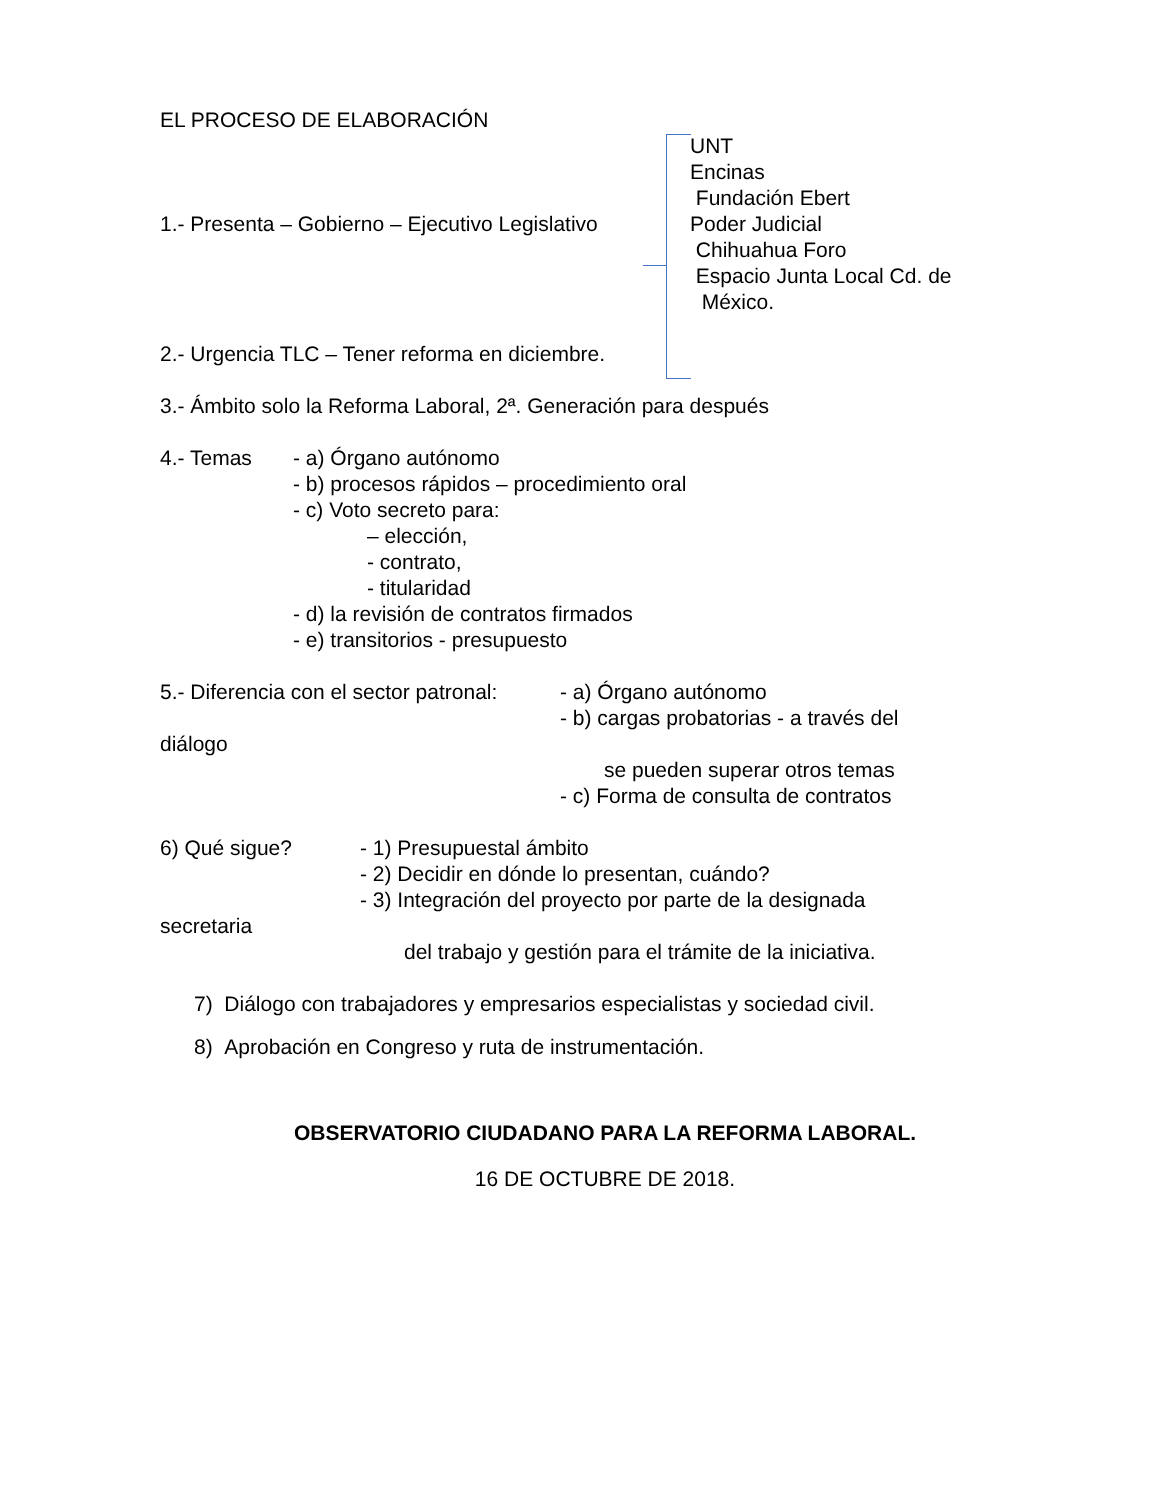EL PROCESO DE ELABORACIÓN
1.- Presenta – Gobierno – Ejecutivo Legislativo
UNT
Encinas
Fundación Ebert
Poder Judicial
Chihuahua Foro
Espacio Junta Local Cd. de
México.
2.- Urgencia TLC – Tener reforma en diciembre.
3.- Ámbito solo la Reforma Laboral, 2ª. Generación para después
4.- Temas - a) Órgano autónomo
- b) procesos rápidos – procedimiento oral
- c) Voto secreto para:
– elección,
- contrato,
- titularidad
- d) la revisión de contratos firmados
- e) transitorios - presupuesto
5.- Diferencia con el sector patronal:
- a) Órgano autónomo
- b) cargas probatorias - a través del
diálogo
se pueden superar otros temas
- c) Forma de consulta de contratos
6) Qué sigue? - 1) Presupuestal ámbito
- 2) Decidir en dónde lo presentan, cuándo?
- 3) Integración del proyecto por parte de la designada
secretaria
del trabajo y gestión para el trámite de la iniciativa.
7) Diálogo con trabajadores y empresarios especialistas y sociedad civil.
8) Aprobación en Congreso y ruta de instrumentación.
OBSERVATORIO CIUDADANO PARA LA REFORMA LABORAL.
16 DE OCTUBRE DE 2018.